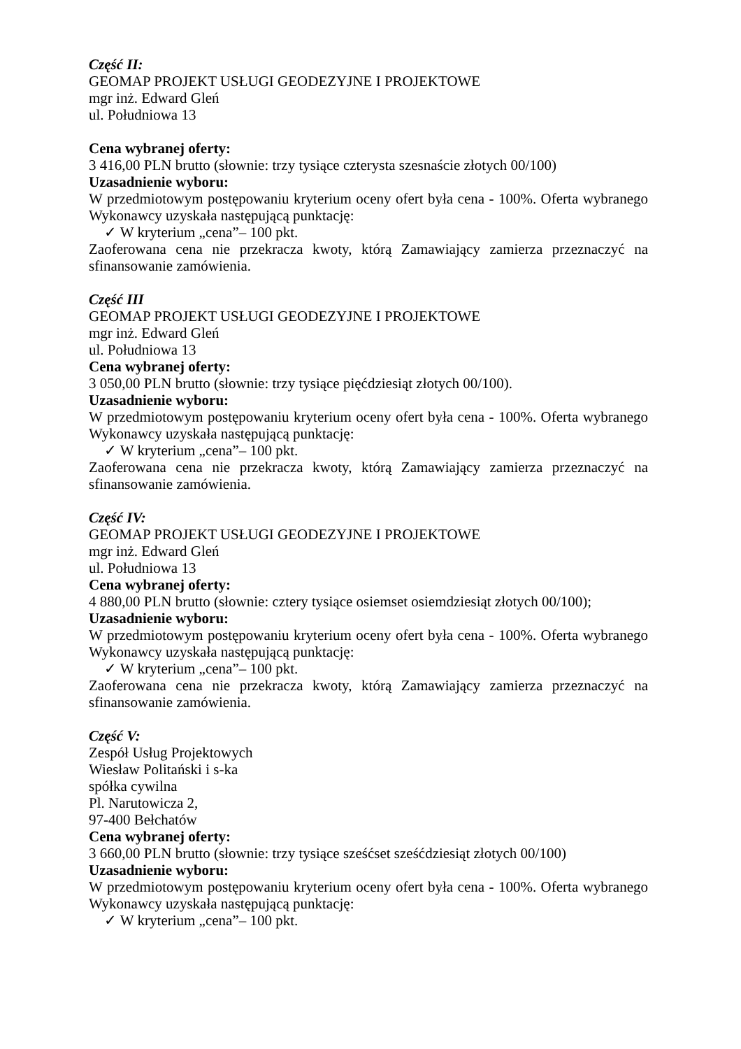Część II:
GEOMAP PROJEKT USŁUGI GEODEZYJNE I PROJEKTOWE
mgr inż. Edward Gleń
ul. Południowa 13
Cena wybranej oferty:
3 416,00 PLN brutto (słownie: trzy tysiące czterysta szesnaście złotych 00/100)
Uzasadnienie wyboru:
W przedmiotowym postępowaniu kryterium oceny ofert była cena - 100%. Oferta wybranego Wykonawcy uzyskała następującą punktację:
✓ W kryterium „cena”– 100 pkt.
Zaoferowana cena nie przekracza kwoty, którą Zamawiający zamierza przeznaczyć na sfinansowanie zamówienia.
Część III
GEOMAP PROJEKT USŁUGI GEODEZYJNE I PROJEKTOWE
mgr inż. Edward Gleń
ul. Południowa 13
Cena wybranej oferty:
3 050,00 PLN brutto (słownie: trzy tysiące pięćdziesiąt złotych 00/100).
Uzasadnienie wyboru:
W przedmiotowym postępowaniu kryterium oceny ofert była cena - 100%. Oferta wybranego Wykonawcy uzyskała następującą punktację:
✓ W kryterium „cena”– 100 pkt.
Zaoferowana cena nie przekracza kwoty, którą Zamawiający zamierza przeznaczyć na sfinansowanie zamówienia.
Część IV:
GEOMAP PROJEKT USŁUGI GEODEZYJNE I PROJEKTOWE
mgr inż. Edward Gleń
ul. Południowa 13
Cena wybranej oferty:
4 880,00 PLN brutto (słownie: cztery tysiące osiemset osiemdziesiąt złotych 00/100);
Uzasadnienie wyboru:
W przedmiotowym postępowaniu kryterium oceny ofert była cena - 100%. Oferta wybranego Wykonawcy uzyskała następującą punktację:
✓ W kryterium „cena”– 100 pkt.
Zaoferowana cena nie przekracza kwoty, którą Zamawiający zamierza przeznaczyć na sfinansowanie zamówienia.
Część V:
Zespół Usług Projektowych
Wiesław Politański i s-ka
spółka cywilna
Pl. Narutowicza 2,
97-400 Bełchatów
Cena wybranej oferty:
3 660,00 PLN brutto (słownie: trzy tysiące sześćset sześćdziesiąt złotych 00/100)
Uzasadnienie wyboru:
W przedmiotowym postępowaniu kryterium oceny ofert była cena - 100%. Oferta wybranego Wykonawcy uzyskała następującą punktację:
✓ W kryterium „cena”– 100 pkt.